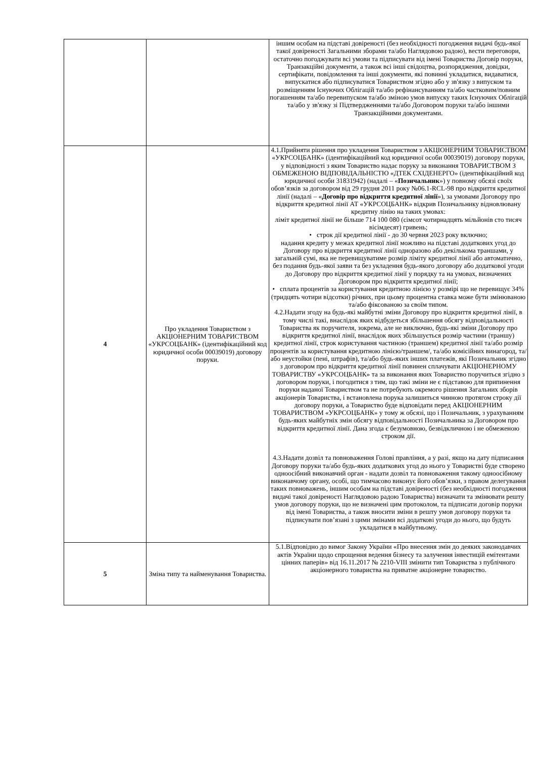| | | іншим особам на підставі довіреності (без необхідності погодження видачі будь-якої такої довіреності Загальними зборами та/або Наглядовою радою), вести переговори, остаточно погоджувати всі умови та підписувати від імені Товариства Договір поруки, Транзакційні документи, а також всі інші свідоцтва, розпорядження, довідки, сертифікати, повідомлення та інші документи, які повинні укладатися, видаватися, випускатися або підписуватися Товариством згідно або у зв'язку з випуском та розміщенням Існуючих Облігацій та/або рефінансуванням та/або частковим/повним погашенням та/або перевипуском та/або зміною умов випуску таких Існуючих Облігацій та/або у зв'язку зі Підтвердженнями та/або Договором поруки та/або іншими Транзакційними документами. |
| 4 | Про укладення Товариством з АКЦІОНЕРНИМ ТОВАРИСТВОМ «УКРСОЦБАНК» (ідентифікаційний код юридичної особи 00039019) договору поруки. | 4.1.Прийняти рішення про укладення Товариством з АКЦІОНЕРНИМ ТОВАРИСТВОМ «УКРСОЦБАНК» (ідентифікаційний код юридичної особи 00039019) договору поруки, у відповідності з яким Товариство надає поруку за виконання ТОВАРИСТВОМ З ОБМЕЖЕНОЮ ВІДПОВІДАЛЬНІСТЮ «ДТЕК СХІДЕНЕРГО» (ідентифікаційний код юридичної особи 31831942) (надалі – « Позичальник ») у повному обсязі своїх обов’язків за договором від 29 грудня 2011 року №06.1-RCL-98 про відкриття кредитної лінії (надалі – « Договір про відкриття кредитної лінії »), за умовами Договору про відкриття кредитної лінії АТ «УКРСОЦБАНК» відкрив Позичальнику відновлювану кредитну лінію на таких умовах: ліміт кредитної лінії не більше 714 100 080 (сімсот чотирнадцять мільйонів сто тисяч вісімдесят) гривень; • строк дії кредитної лінії - до 30 червня 2023 року включно; надання кредиту у межах кредитної лінії можливо на підставі додаткових угод до Договору про відкриття кредитної лінії одноразово або декількома траншами, у загальній сумі, яка не перевищуватиме розмір ліміту кредитної лінії або автоматично, без подання будь-якої заяви та без укладення будь-якого договору або додаткової угоди до Договору про відкриття кредитної лінії у порядку та на умовах, визначених Договором про відкриття кредитної лінії; • сплата процентів за користування кредитною лінією у розмірі що не перевищує 34% (тридцять чотири відсотки) річних, при цьому процентна ставка може бути змінюваною та/або фіксованою за своїм типом. 4.2.Надати згоду на будь-які майбутні зміни Договору про відкриття кредитної лінії, в тому числі такі, внаслідок яких відбудеться збільшення обсягу відповідальності Товариства як поручителя, зокрема, але не виключно, будь-які зміни Договору про відкриття кредитної лінії, внаслідок яких збільшується розмір частини (траншу) кредитної лінії, строк користування частиною (траншем) кредитної лінії та/або розмір процентів за користування кредитною лінією/траншем/, та/або комісійних винагород, та/або неустойки (пені, штрафів), та/або будь-яких інших платежів, які Позичальник згідно з договором про відкриття кредитної лінії повинен сплачувати АКЦІОНЕРНОМУ ТОВАРИСТВУ «УКРСОЦБАНК» та за виконання яких Товариство поручиться згідно з договором поруки, і погодитися з тим, що такі зміни не є підставою для припинення поруки наданої Товариством та не потребують окремого рішення Загальних зборів акціонерів Товариства, і встановлена порука залишиться чинною протягом строку дії договору поруки, а Товариство буде відповідати перед АКЦІОНЕРНИМ ТОВАРИСТВОМ «УКРСОЦБАНК» у тому ж обсязі, що і Позичальник, з урахуванням будь-яких майбутніх змін обсягу відповідальності Позичальника за Договором про відкриття кредитної лінії. Дана згода є безумовною, безвідкличною і не обмеженою строком дії. 4.3.Надати дозвіл та повноваження Голові правління, а у разі, якщо на дату підписання Договору поруки та/або будь-яких додаткових угод до нього у Товаристві буде створено одноосібний виконавчий орган - надати дозвіл та повноваження такому одноосібному виконавчому органу, особі, що тимчасово виконує його обов’язки, з правом делегування таких повноважень, іншим особам на підставі довіреності (без необхідності погодження видачі такої довіреності Наглядовою радою Товариства) визначати та змінювати решту умов договору поруки, що не визначені цим протоколом, та підписати договір поруки від імені Товариства, а також вносити зміни в решту умов договору поруки та підписувати пов’язані з цими змінами всі додаткові угоди до нього, що будуть укладатися в майбутньому. |
| 5 | Зміна типу та найменування Товариства. | 5.1.Відповідно до вимог Закону України «Про внесення змін до деяких законодавчих актів України щодо спрощення ведення бізнесу та залучення інвестицій емітентами цінних паперів» від 16.11.2017 № 2210-VIII змінити тип Товариства з публічного акціонерного товариства на приватне акціонерне товариство. |